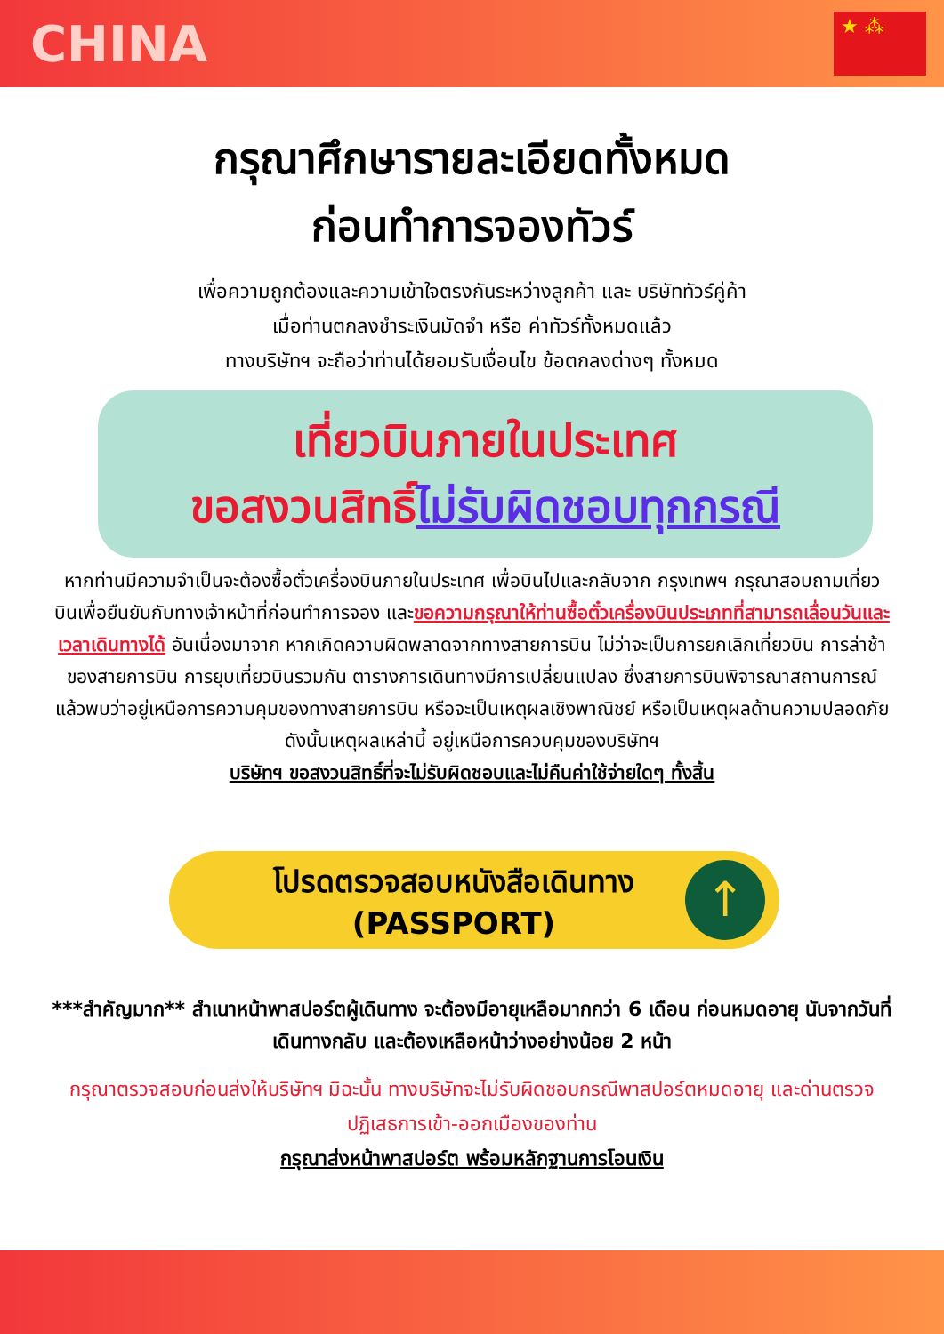CHINA
★ ⁂
กรุณาศึกษารายละเอียดทั้งหมด
ก่อนทำการจองทัวร์
เพื่อความถูกต้องและความเข้าใจตรงกันระหว่างลูกค้า และ บริษัททัวร์คู่ค้า
เมื่อท่านตกลงชำระเงินมัดจำ หรือ ค่าทัวร์ทั้งหมดแล้ว
ทางบริษัทฯ จะถือว่าท่านได้ยอมรับเงื่อนไข ข้อตกลงต่างๆ ทั้งหมด
เที่ยวบินภายในประเทศ
ขอสงวนสิทธิ์ไม่รับผิดชอบทุกกรณี
หากท่านมีความจำเป็นจะต้องซื้อตั๋วเครื่องบินภายในประเทศ เพื่อบินไปและกลับจาก กรุงเทพฯ กรุณาสอบถามเที่ยวบินเพื่อยืนยันกับทางเจ้าหน้าที่ก่อนทำการจอง และขอความกรุณาให้ท่านซื้อตั๋วเครื่องบินประเภทที่สามารถเลื่อนวันและเวลาเดินทางได้ อันเนื่องมาจาก หากเกิดความผิดพลาดจากทางสายการบิน ไม่ว่าจะเป็นการยกเลิกเที่ยวบิน การล่าช้าของสายการบิน การยุบเที่ยวบินรวมกัน ตารางการเดินทางมีการเปลี่ยนแปลง ซึ่งสายการบินพิจารณาสถานการณ์แล้วพบว่าอยู่เหนือการความคุมของทางสายการบิน หรือจะเป็นเหตุผลเชิงพาณิชย์ หรือเป็นเหตุผลด้านความปลอดภัย ดังนั้นเหตุผลเหล่านี้ อยู่เหนือการควบคุมของบริษัทฯ
บริษัทฯ ขอสงวนสิทธิ์ที่จะไม่รับผิดชอบและไม่คืนค่าใช้จ่ายใดๆ ทั้งสิ้น
โปรดตรวจสอบหนังสือเดินทาง
(PASSPORT)
↑
***สำคัญมาก** สำเนาหน้าพาสปอร์ตผู้เดินทาง จะต้องมีอายุเหลือมากกว่า 6 เดือน ก่อนหมดอายุ นับจากวันที่เดินทางกลับ และต้องเหลือหน้าว่างอย่างน้อย 2 หน้า
กรุณาตรวจสอบก่อนส่งให้บริษัทฯ มิฉะนั้น ทางบริษัทจะไม่รับผิดชอบกรณีพาสปอร์ตหมดอายุ และด่านตรวจปฏิเสธการเข้า-ออกเมืองของท่าน
กรุณาส่งหน้าพาสปอร์ต พร้อมหลักฐานการโอนเงิน